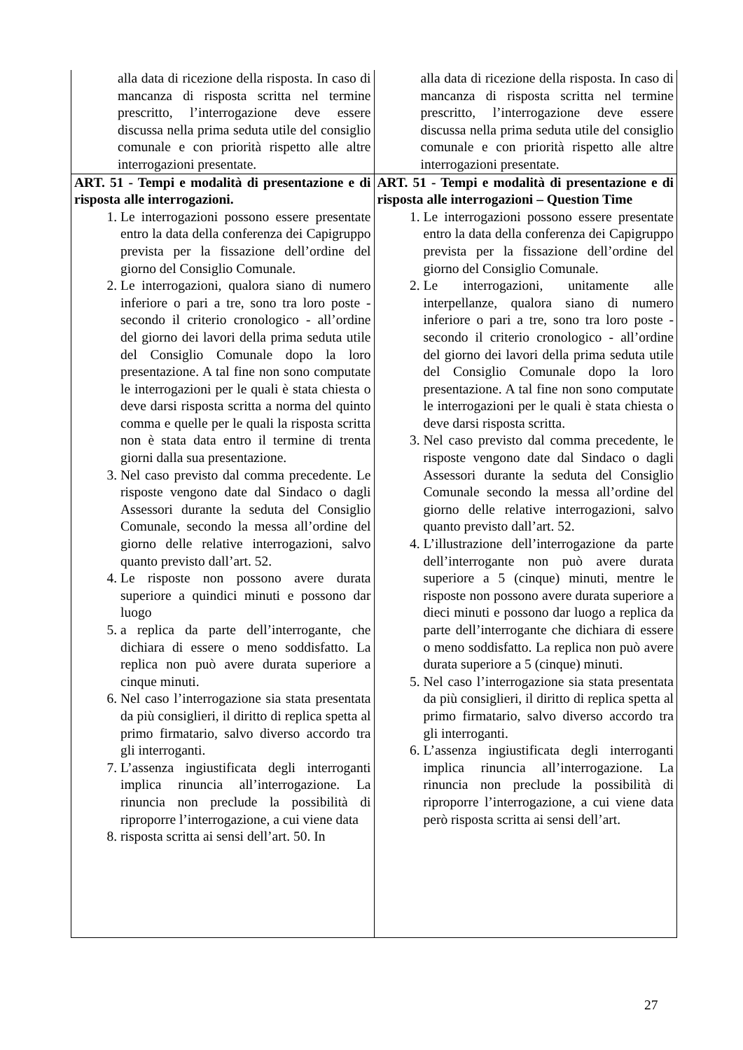| alla data di ricezione della risposta. In caso di mancanza di risposta scritta nel termine prescritto, l’interrogazione deve essere discussa nella prima seduta utile del consiglio comunale e con priorità rispetto alle altre interrogazioni presentate. | alla data di ricezione della risposta. In caso di mancanza di risposta scritta nel termine prescritto, l’interrogazione deve essere discussa nella prima seduta utile del consiglio comunale e con priorità rispetto alle altre interrogazioni presentate. |
| ART. 51 - Tempi e modalità di presentazione e di risposta alle interrogazioni. 1. Le interrogazioni possono essere presentate entro la data della conferenza dei Capigruppo prevista per la fissazione dell’ordine del giorno del Consiglio Comunale. 2. Le interrogazioni, qualora siano di numero inferiore o pari a tre, sono tra loro poste - secondo il criterio cronologico - all’ordine del giorno dei lavori della prima seduta utile del Consiglio Comunale dopo la loro presentazione. A tal fine non sono computate le interrogazioni per le quali è stata chiesta o deve darsi risposta scritta a norma del quinto comma e quelle per le quali la risposta scritta non è stata data entro il termine di trenta giorni dalla sua presentazione. 3. Nel caso previsto dal comma precedente. Le risposte vengono date dal Sindaco o dagli Assessori durante la seduta del Consiglio Comunale, secondo la messa all’ordine del giorno delle relative interrogazioni, salvo quanto previsto dall’art. 52. 4. Le risposte non possono avere durata superiore a quindici minuti e possono dar luogo 5. a replica da parte dell’interrogante, che dichiara di essere o meno soddisfatto. La replica non può avere durata superiore a cinque minuti. 6. Nel caso l’interrogazione sia stata presentata da più consiglieri, il diritto di replica spetta al primo firmatario, salvo diverso accordo tra gli interroganti. 7. L’assenza ingiustificata degli interroganti implica rinuncia all’interrogazione. La rinuncia non preclude la possibilità di riproporre l’interrogazione, a cui viene data 8. risposta scritta ai sensi dell’art. 50. In | ART. 51 - Tempi e modalità di presentazione e di risposta alle interrogazioni – Question Time 1. Le interrogazioni possono essere presentate entro la data della conferenza dei Capigruppo prevista per la fissazione dell’ordine del giorno del Consiglio Comunale. 2. Le interrogazioni, unitamente alle interpellanze, qualora siano di numero inferiore o pari a tre, sono tra loro poste - secondo il criterio cronologico - all’ordine del giorno dei lavori della prima seduta utile del Consiglio Comunale dopo la loro presentazione. A tal fine non sono computate le interrogazioni per le quali è stata chiesta o deve darsi risposta scritta. 3. Nel caso previsto dal comma precedente, le risposte vengono date dal Sindaco o dagli Assessori durante la seduta del Consiglio Comunale secondo la messa all’ordine del giorno delle relative interrogazioni, salvo quanto previsto dall’art. 52. 4. L’illustrazione dell’interrogazione da parte dell’interrogante non può avere durata superiore a 5 (cinque) minuti, mentre le risposte non possono avere durata superiore a dieci minuti e possono dar luogo a replica da parte dell’interrogante che dichiara di essere o meno soddisfatto. La replica non può avere durata superiore a 5 (cinque) minuti. 5. Nel caso l’interrogazione sia stata presentata da più consiglieri, il diritto di replica spetta al primo firmatario, salvo diverso accordo tra gli interroganti. 6. L’assenza ingiustificata degli interroganti implica rinuncia all’interrogazione. La rinuncia non preclude la possibilità di riproporre l’interrogazione, a cui viene data però risposta scritta ai sensi dell’art. |
27